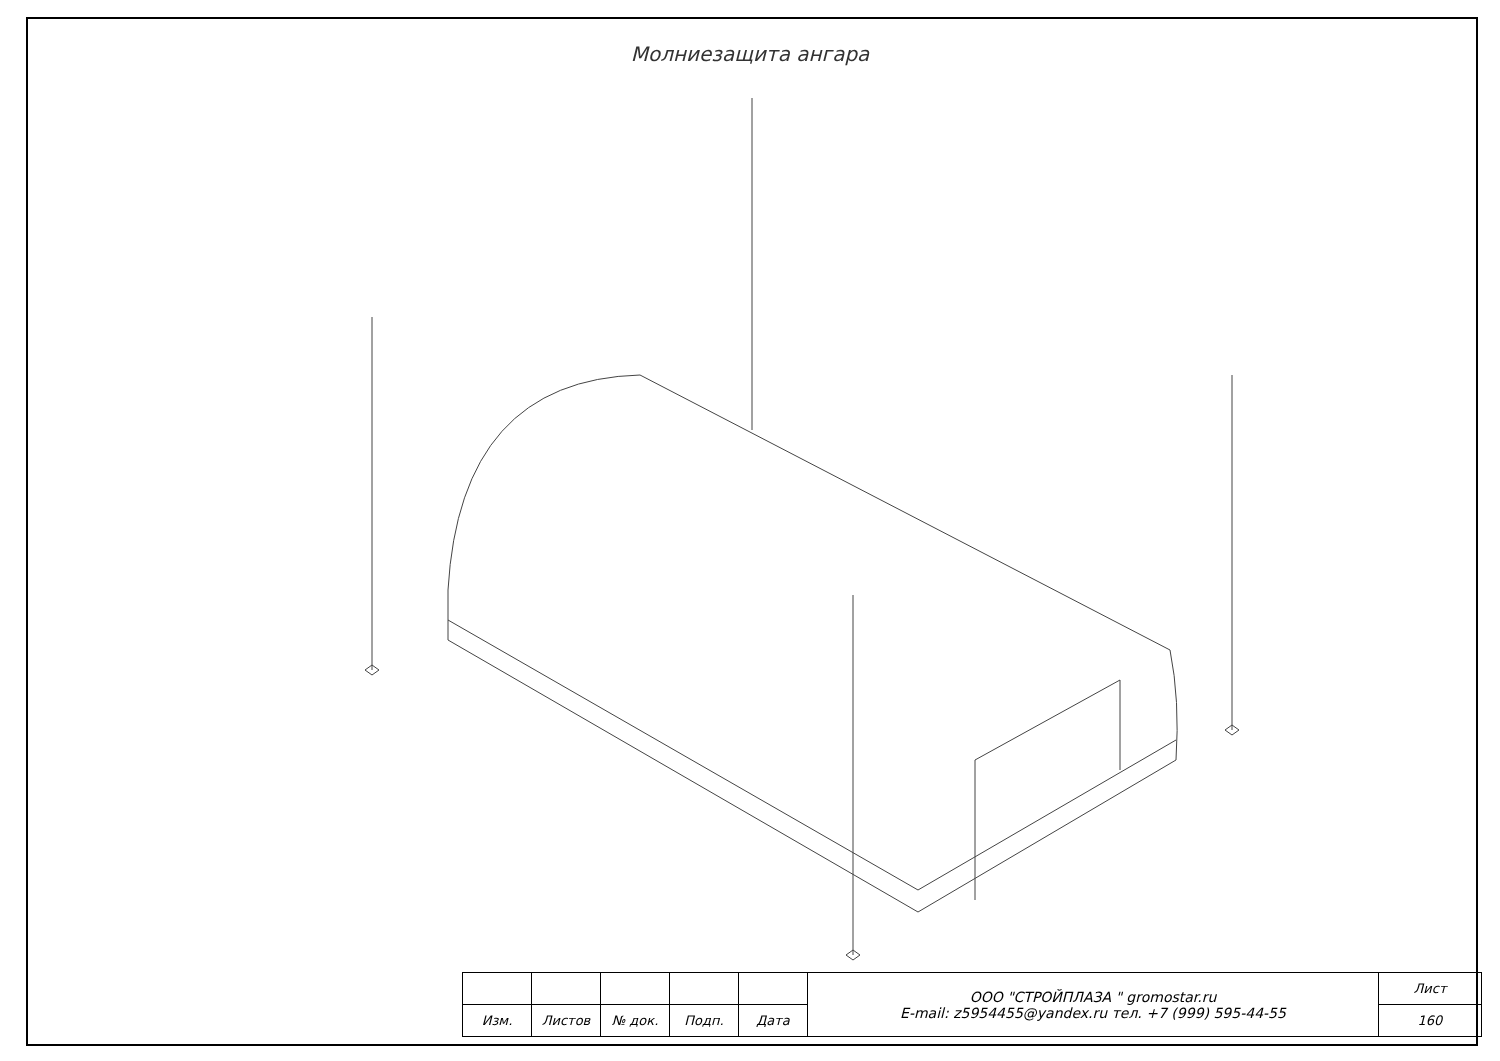Молниезащита ангара
| | | | | | ООО "СТРОЙПЛАЗА " gromostar.ru E-mail: z5954455@yandex.ru тел. +7 (999) 595-44-55 | Лист |
| Изм. | Листов | № док. | Подп. | Дата | | 160 |